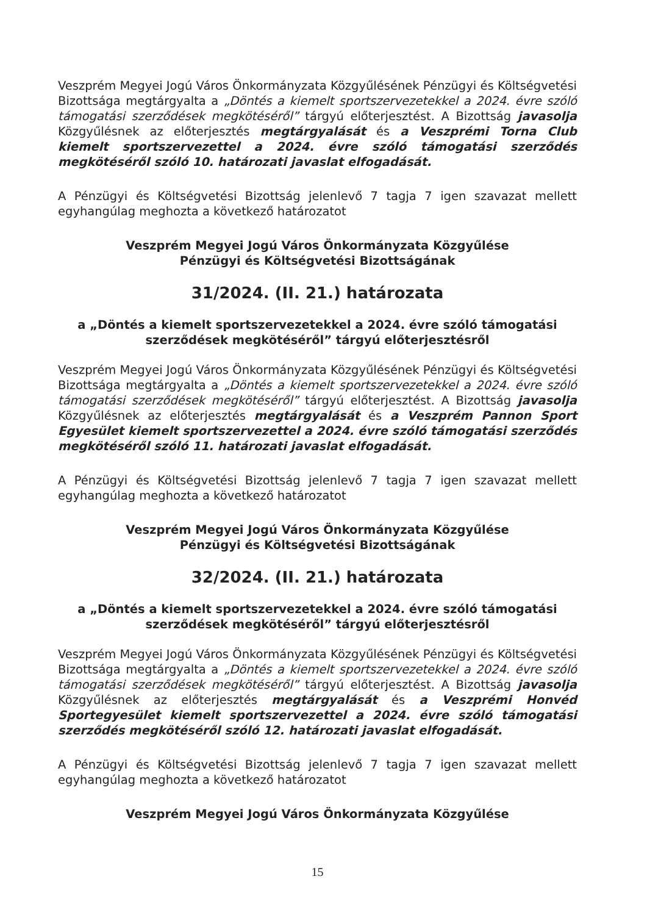Veszprém Megyei Jogú Város Önkormányzata Közgyűlésének Pénzügyi és Költségvetési Bizottsága megtárgyalta a „Döntés a kiemelt sportszervezetekkel a 2024. évre szóló támogatási szerződések megkötéséről” tárgyú előterjesztést. A Bizottság javasolja Közgyűlésnek az előterjesztés megtárgyalását és a Veszprémi Torna Club kiemelt sportszervezettel a 2024. évre szóló támogatási szerződés megkötéséről szóló 10. határozati javaslat elfogadását.
A Pénzügyi és Költségvetési Bizottság jelenlevő 7 tagja 7 igen szavazat mellett egyhangúlag meghozta a következő határozatot
Veszprém Megyei Jogú Város Önkormányzata Közgyűlése
Pénzügyi és Költségvetési Bizottságának
31/2024. (II. 21.) határozata
a „Döntés a kiemelt sportszervezetekkel a 2024. évre szóló támogatási szerződések megkötéséről” tárgyú előterjesztésről
Veszprém Megyei Jogú Város Önkormányzata Közgyűlésének Pénzügyi és Költségvetési Bizottsága megtárgyalta a „Döntés a kiemelt sportszervezetekkel a 2024. évre szóló támogatási szerződések megkötéséről” tárgyú előterjesztést. A Bizottság javasolja Közgyűlésnek az előterjesztés megtárgyalását és a Veszprém Pannon Sport Egyesület kiemelt sportszervezettel a 2024. évre szóló támogatási szerződés megkötéséről szóló 11. határozati javaslat elfogadását.
A Pénzügyi és Költségvetési Bizottság jelenlevő 7 tagja 7 igen szavazat mellett egyhangúlag meghozta a következő határozatot
Veszprém Megyei Jogú Város Önkormányzata Közgyűlése
Pénzügyi és Költségvetési Bizottságának
32/2024. (II. 21.) határozata
a „Döntés a kiemelt sportszervezetekkel a 2024. évre szóló támogatási szerződések megkötéséről” tárgyú előterjesztésről
Veszprém Megyei Jogú Város Önkormányzata Közgyűlésének Pénzügyi és Költségvetési Bizottsága megtárgyalta a „Döntés a kiemelt sportszervezetekkel a 2024. évre szóló támogatási szerződések megkötéséről” tárgyú előterjesztést. A Bizottság javasolja Közgyűlésnek az előterjesztés megtárgyalását és a Veszprémi Honvéd Sportegyesület kiemelt sportszervezettel a 2024. évre szóló támogatási szerződés megkötéséről szóló 12. határozati javaslat elfogadását.
A Pénzügyi és Költségvetési Bizottság jelenlevő 7 tagja 7 igen szavazat mellett egyhangúlag meghozta a következő határozatot
Veszprém Megyei Jogú Város Önkormányzata Közgyűlése
15